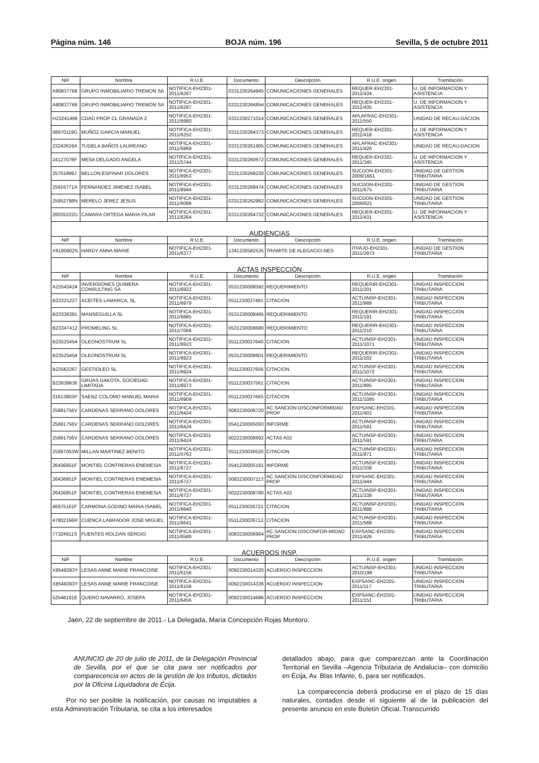Página núm. 146 BOJA núm. 196 Sevilla, 5 de octubre 2011
| NIF | Nombre | R.U.E. | Documento | Descripción | R.U.E. origen | Tramitación |
| --- | --- | --- | --- | --- | --- | --- |
| A80837768 | GRUPO INMOBILIARIO TREMON SA | NOTIFICA-EH2301-2011/6287 | 0331230264845 | COMUNICACIONES GENERALES | REQUER-EH2301-2011/434 | U. DE INFORMACION Y ASISTENCIA |
| A80837768 | GRUPO INMOBILIARIO TREMON SA | NOTIFICA-EH2301-2011/6287 | 0331230264854 | COMUNICACIONES GENERALES | REQUER-EH2301-2011/435 | U. DE INFORMACION Y ASISTENCIA |
| H23241466 | CDAD PROP CL GRANADA 2 | NOTIFICA-EH2301-2011/6980 | 0331230271014 | COMUNICACIONES GENERALES | APLAFRAC-EH2301-2011/550 | UNIDAD DE RECAU-DACION |
| 08970119G | MUÑOZ GARCIA MANUEL | NOTIFICA-EH2301-2011/6252 | 0331230264373 | COMUNICACIONES GENERALES | REQUER-EH2301-2011/418 | U. DE INFORMACION Y ASISTENCIA |
| 23243619A | TUDELA BAÑOS LAUREANO | NOTIFICA-EH2301-2011/5969 | 0331230261905 | COMUNICACIONES GENERALES | APLAFRAC-EH2301-2011/426 | UNIDAD DE RECAU-DACION |
| 24127076F | MESA DELGADO ANGELA | NOTIFICA-EH2301-2011/5744 | 0331230260672 | COMUNICACIONES GENERALES | REQUER-EH2301-2011/345 | U. DE INFORMACION Y ASISTENCIA |
| 25761899J | BELLON ESPINAR DOLORES | NOTIFICA-EH2301-2011/6953 | 0331230269230 | COMUNICACIONES GENERALES | SUCDON-EH2301-2009/1661 | UNIDAD DE GESTION TRIBUTARIA |
| 25916771A | FERNANDEZ JIMENEZ ISABEL | NOTIFICA-EH2301-2011/6944 | 0331230269474 | COMUNICACIONES GENERALES | SUCDON-EH2301-2011/675 | UNIDAD DE GESTION TRIBUTARIA |
| 25952798N | MERELO JEREZ JESUS | NOTIFICA-EH2301-2011/6098 | 0331230262982 | COMUNICACIONES GENERALES | SUCDON-EH2301-2006/621 | UNIDAD DE GESTION TRIBUTARIA |
| 26035222G | CAMARA ORTEGA MARIA PILAR | NOTIFICA-EH2301-2011/6264 | 0331230264732 | COMUNICACIONES GENERALES | REQUER-EH2301-2011/431 | U. DE INFORMACION Y ASISTENCIA |
| AUDIENCIAS | | | | | | |
| NIF | Nombre | R.U.E. | Documento | Descripción | R.U.E. origen | Tramitación |
| X6190902S | HARDY ANNA MARIE | NOTIFICA-EH2301-2011/6377 | 1341230582535 | TRAMITE DE ALEGACIO-NES | ITPAJD-EH2301-2011/2873 | UNIDAD DE GESTION TRIBUTARIA |
| ACTAS INSPECCIÓN | | | | | | |
| NIF | Nombre | R.U.E. | Documento | Descripción | R.U.E. origen | Tramitación |
| A23543424 | INVERSIONES QUIMERA CONSULTING SA | NOTIFICA-EH2301-2011/6922 | 0531230008592 | REQUERIMIENTO | REQUERIR-EH2301-2011/201 | UNIDAD INSPECCION TRIBUTARIA |
| B23321227 | ACEITES LAMARCA, SL | NOTIFICA-EH2301-2011/6979 | 0511230037491 | CITACION | ACTUINSP-EH2301-2011/989 | UNIDAD INSPECCION TRIBUTARIA |
| B23336381 | MANSEGUILLA SL | NOTIFICA-EH2301-2011/6885 | 0531230008495 | REQUERIMIENTO | REQUERIR-EH2301-2011/191 | UNIDAD INSPECCION TRIBUTARIA |
| B23347412 | PROMELING SL | NOTIFICA-EH2301-2011/7066 | 0531230008680 | REQUERIMIENTO | REQUERIR-EH2301-2011/210 | UNIDAD INSPECCION TRIBUTARIA |
| B23525454 | OLEONOSTRUM SL | NOTIFICA-EH2301-2011/6923 | 0511230037640 | CITACION | ACTUINSP-EH2301-2011/1071 | UNIDAD INSPECCION TRIBUTARIA |
| B23525454 | OLEONOSTRUM SL | NOTIFICA-EH2301-2011/6923 | 0531230008601 | REQUERIMIENTO | REQUERIR-EH2301-2011/202 | UNIDAD INSPECCION TRIBUTARIA |
| B23562267 | GESTIOLEO SL | NOTIFICA-EH2301-2011/6924 | 0511230037656 | CITACION | ACTUINSP-EH2301-2011/1072 | UNIDAD INSPECCION TRIBUTARIA |
| B23639636 | GRUAS DAKOTA, SOCIEDAD LIMITADA | NOTIFICA-EH2301-2011/6973 | 0511230037561 | CITACION | ACTUINSP-EH2301-2011/995 | UNIDAD INSPECCION TRIBUTARIA |
| 01613803P | SAENZ COLOMO MANUEL MARIA | NOTIFICA-EH2301-2011/6909 | 0511230037665 | CITACION | ACTUINSP-EH2301-2011/1095 | UNIDAD INSPECCION TRIBUTARIA |
| 25881756V | CARDENAS SERRANO DOLORES | NOTIFICA-EH2301-2011/6424 | 0083230006720 | AC.SANCION DISCONFORMIDAD PROP | EXPSANC-EH2301-2011/403 | UNIDAD INSPECCION TRIBUTARIA |
| 25881756V | CARDENAS SERRANO DOLORES | NOTIFICA-EH2301-2011/6424 | 0541230005093 | INFORME | ACTUINSP-EH2301-2011/591 | UNIDAD INSPECCION TRIBUTARIA |
| 25881756V | CARDENAS SERRANO DOLORES | NOTIFICA-EH2301-2011/6424 | 0022230008692 | ACTAS A02 | ACTUINSP-EH2301-2011/591 | UNIDAD INSPECCION TRIBUTARIA |
| 25997063W | MILLAN MARTINEZ BENITO | NOTIFICA-EH2301-2011/5763 | 0511230036520 | CITACION | ACTUINSP-EH2301-2011/871 | UNIDAD INSPECCION TRIBUTARIA |
| 26436851F | MONTIEL CONTRERAS ENEMESIA | NOTIFICA-EH2301-2011/6727 | 0541230005181 | INFORME | ACTUINSP-EH2301-2011/338 | UNIDAD INSPECCION TRIBUTARIA |
| 26436851F | MONTIEL CONTRERAS ENEMESIA | NOTIFICA-EH2301-2011/6727 | 0083230007113 | AC.SANCION DISCONFORMIDAD PROP | EXPSANC-EH2301-2011/444 | UNIDAD INSPECCION TRIBUTARIA |
| 26436851F | MONTIEL CONTRERAS ENEMESIA | NOTIFICA-EH2301-2011/6727 | 0022230008780 | ACTAS A02 | ACTUINSP-EH2301-2011/338 | UNIDAD INSPECCION TRIBUTARIA |
| 46975161F | CARMONA GODINO MARIA ISABEL | NOTIFICA-EH2301-2011/6640 | 0511230036721 | CITACION | ACTUINSP-EH2301-2011/888 | UNIDAD INSPECCION TRIBUTARIA |
| 47802166R | CUENCA LABRADOR JOSE MIGUEL | NOTIFICA-EH2301-2011/6641 | 0511230036712 | CITACION | ACTUINSP-EH2301-2011/568 | UNIDAD INSPECCION TRIBUTARIA |
| 77324911S | FUENTES ROLDAN SERGIO | NOTIFICA-EH2301-2011/6580 | 0083230006964 | AC.SANCION DISCONFOR-MIDAD PROP | EXPSANC-EH2301-2011/426 | UNIDAD INSPECCION TRIBUTARIA |
| ACUERDOS INSP. | | | | | | |
| NIF | Nombre | R.U.E. | Documento | Descripción | R.U.E. origen | Tramitación |
| X8548393Y | LESAS ANNE MARIE FRANCOISE | NOTIFICA-EH2301-2011/6156 | 0092230014320 | ACUERDO INSPECCION | ACTUINSP-EH2301-2010/198 | UNIDAD INSPECCION TRIBUTARIA |
| X8548393Y | LESAS ANNE MARIE FRANCOISE | NOTIFICA-EH2301-2011/6156 | 0092230014336 | ACUERDO INSPECCION | EXPSANC-EH2301-2011/117 | UNIDAD INSPECCION TRIBUTARIA |
| 52548191E | QUERO NAVARRO, JOSEFA | NOTIFICA-EH2301-2011/6456 | 0092230014686 | ACUERDO INSPECCION | EXPSANC-EH2301-2011/151 | UNIDAD INSPECCION TRIBUTARIA |
Jaén, 22 de septiembre de 2011.- La Delegada, María Concepción Rojas Montoro.
ANUNCIO de 20 de julio de 2011, de la Delegación Provincial de Sevilla, por el que se cita para ser notificados por comparecencia en actos de la gestión de los tributos, dictados por la Oficina Liquidadora de Écija.
Por no ser posible la notificación, por causas no imputables a esta Administración Tributaria, se cita a los interesados
detallados abajo, para que comparezcan ante la Coordinación Territorial en Sevilla –Agencia Tributaria de Andalucía– con domicilio en Écija, Av. Blas Infante, 6, para ser notificados.
La comparecencia deberá producirse en el plazo de 15 días naturales, contados desde el siguiente al de la publicación del presente anuncio en este Boletín Oficial. Transcurrido